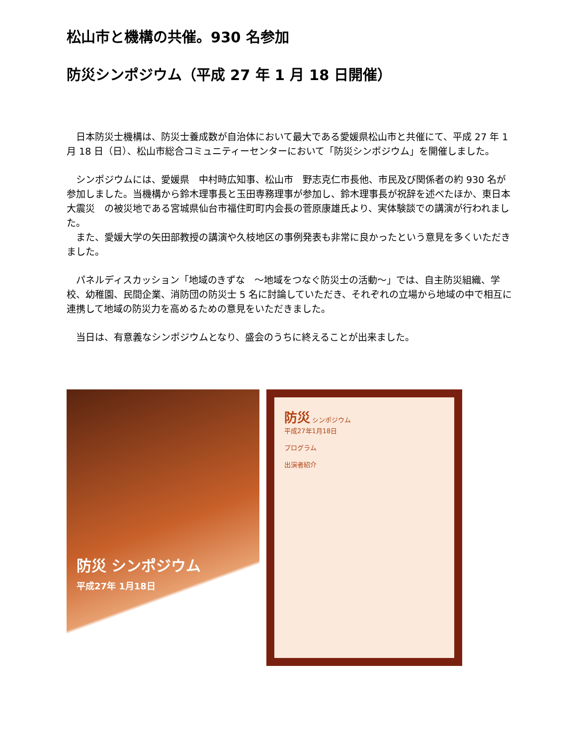松山市と機構の共催。930 名参加
防災シンポジウム（平成 27 年 1 月 18 日開催）
　日本防災士機構は、防災士養成数が自治体において最大である愛媛県松山市と共催にて、平成 27 年 1 月 18 日（日）、松山市総合コミュニティーセンターにおいて「防災シンポジウム」を開催しました。
　シンポジウムには、愛媛県　中村時広知事、松山市　野志克仁市長他、市民及び関係者の約 930 名が参加しました。当機構から鈴木理事長と玉田専務理事が参加し、鈴木理事長が祝辞を述べたほか、東日本大震災　の被災地である宮城県仙台市福住町町内会長の菅原康雄氏より、実体験談での講演が行われました。
　また、愛媛大学の矢田部教授の講演や久枝地区の事例発表も非常に良かったという意見を多くいただきました。
　パネルディスカッション「地域のきずな　～地域をつなぐ防災士の活動～」では、自主防災組織、学校、幼稚園、民間企業、消防団の防災士 5 名に討論していただき、それぞれの立場から地域の中で相互に連携して地域の防災力を高めるための意見をいただきました。
　当日は、有意義なシンポジウムとなり、盛会のうちに終えることが出来ました。
防災 シンポジウム
平成27年 1月18日
防災 シンポジウム
平成27年1月18日
プログラム
出演者紹介